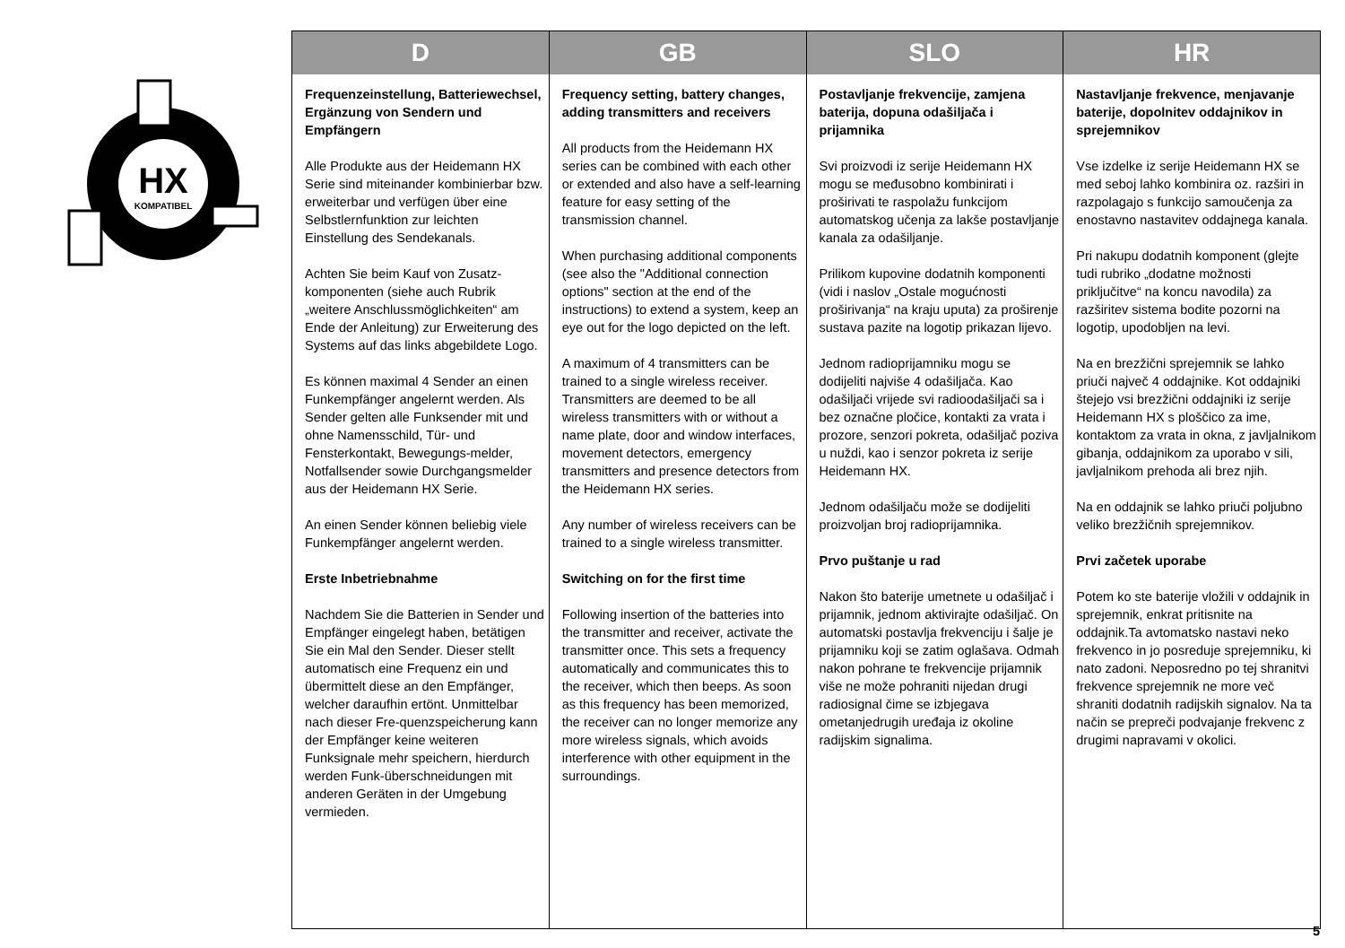HX
KOMPATIBEL
| D | GB | SLO | HR |
| --- | --- | --- | --- |
| Frequenzeinstellung, Batteriewechsel, Ergänzung von Sendern und Empfängern Alle Produkte aus der Heidemann HX Serie sind miteinander kombinierbar bzw. erweiterbar und verfügen über eine Selbstlernfunktion zur leichten Einstellung des Sendekanals. Achten Sie beim Kauf von Zusatz-komponenten (siehe auch Rubrik „weitere Anschlussmöglichkeiten“ am Ende der Anleitung) zur Erweiterung des Systems auf das links abgebildete Logo. Es können maximal 4 Sender an einen Funkempfänger angelernt werden. Als Sender gelten alle Funksender mit und ohne Namensschild, Tür- und Fensterkontakt, Bewegungs-melder, Notfallsender sowie Durchgangsmelder aus der Heidemann HX Serie. An einen Sender können beliebig viele Funkempfänger angelernt werden. Erste Inbetriebnahme Nachdem Sie die Batterien in Sender und Empfänger eingelegt haben, betätigen Sie ein Mal den Sender. Dieser stellt automatisch eine Frequenz ein und übermittelt diese an den Empfänger, welcher daraufhin ertönt. Unmittelbar nach dieser Fre-quenzspeicherung kann der Empfänger keine weiteren Funksignale mehr speichern, hierdurch werden Funk-überschneidungen mit anderen Geräten in der Umgebung vermieden. | Frequency setting, battery changes, adding transmitters and receivers All products from the Heidemann HX series can be combined with each other or extended and also have a self-learning feature for easy setting of the transmission channel. When purchasing additional components (see also the "Additional connection options" section at the end of the instructions) to extend a system, keep an eye out for the logo depicted on the left. A maximum of 4 transmitters can be trained to a single wireless receiver. Transmitters are deemed to be all wireless transmitters with or without a name plate, door and window interfaces, movement detectors, emergency transmitters and presence detectors from the Heidemann HX series. Any number of wireless receivers can be trained to a single wireless transmitter. Switching on for the first time Following insertion of the batteries into the transmitter and receiver, activate the transmitter once. This sets a frequency automatically and communicates this to the receiver, which then beeps. As soon as this frequency has been memorized, the receiver can no longer memorize any more wireless signals, which avoids interference with other equipment in the surroundings. | Postavljanje frekvencije, zamjena baterija, dopuna odašiljača i prijamnika Svi proizvodi iz serije Heidemann HX mogu se međusobno kombinirati i proširivati te raspolažu funkcijom automatskog učenja za lakše postavljanje kanala za odašiljanje. Prilikom kupovine dodatnih komponenti (vidi i naslov „Ostale mogućnosti proširivanja“ na kraju uputa) za proširenje sustava pazite na logotip prikazan lijevo. Jednom radioprijamniku mogu se dodijeliti najviše 4 odašiljača. Kao odašiljači vrijede svi radioodašiljači sa i bez označne pločice, kontakti za vrata i prozore, senzori pokreta, odašiljač poziva u nuždi, kao i senzor pokreta iz serije Heidemann HX. Jednom odašiljaču može se dodijeliti proizvoljan broj radioprijamnika. Prvo puštanje u rad Nakon što baterije umetnete u odašiljač i prijamnik, jednom aktivirajte odašiljač. On automatski postavlja frekvenciju i šalje je prijamniku koji se zatim oglašava. Odmah nakon pohrane te frekvencije prijamnik više ne može pohraniti nijedan drugi radiosignal čime se izbjegava ometanjedrugih uređaja iz okoline radijskim signalima. | Nastavljanje frekvence, menjavanje baterije, dopolnitev oddajnikov in sprejemnikov Vse izdelke iz serije Heidemann HX se med seboj lahko kombinira oz. razširi in razpolagajo s funkcijo samoučenja za enostavno nastavitev oddajnega kanala. Pri nakupu dodatnih komponent (glejte tudi rubriko „dodatne možnosti priključitve“ na koncu navodila) za razširitev sistema bodite pozorni na logotip, upodobljen na levi. Na en brezžični sprejemnik se lahko priuči največ 4 oddajnike. Kot oddajniki štejejo vsi brezžični oddajniki iz serije Heidemann HX s ploščico za ime, kontaktom za vrata in okna, z javljalnikom gibanja, oddajnikom za uporabo v sili, javljalnikom prehoda ali brez njih. Na en oddajnik se lahko priuči poljubno veliko brezžičnih sprejemnikov. Prvi začetek uporabe Potem ko ste baterije vložili v oddajnik in sprejemnik, enkrat pritisnite na oddajnik.Ta avtomatsko nastavi neko frekvenco in jo posreduje sprejemniku, ki nato zadoni. Neposredno po tej shranitvi frekvence sprejemnik ne more več shraniti dodatnih radijskih signalov. Na ta način se prepreči podvajanje frekvenc z drugimi napravami v okolici. |
5